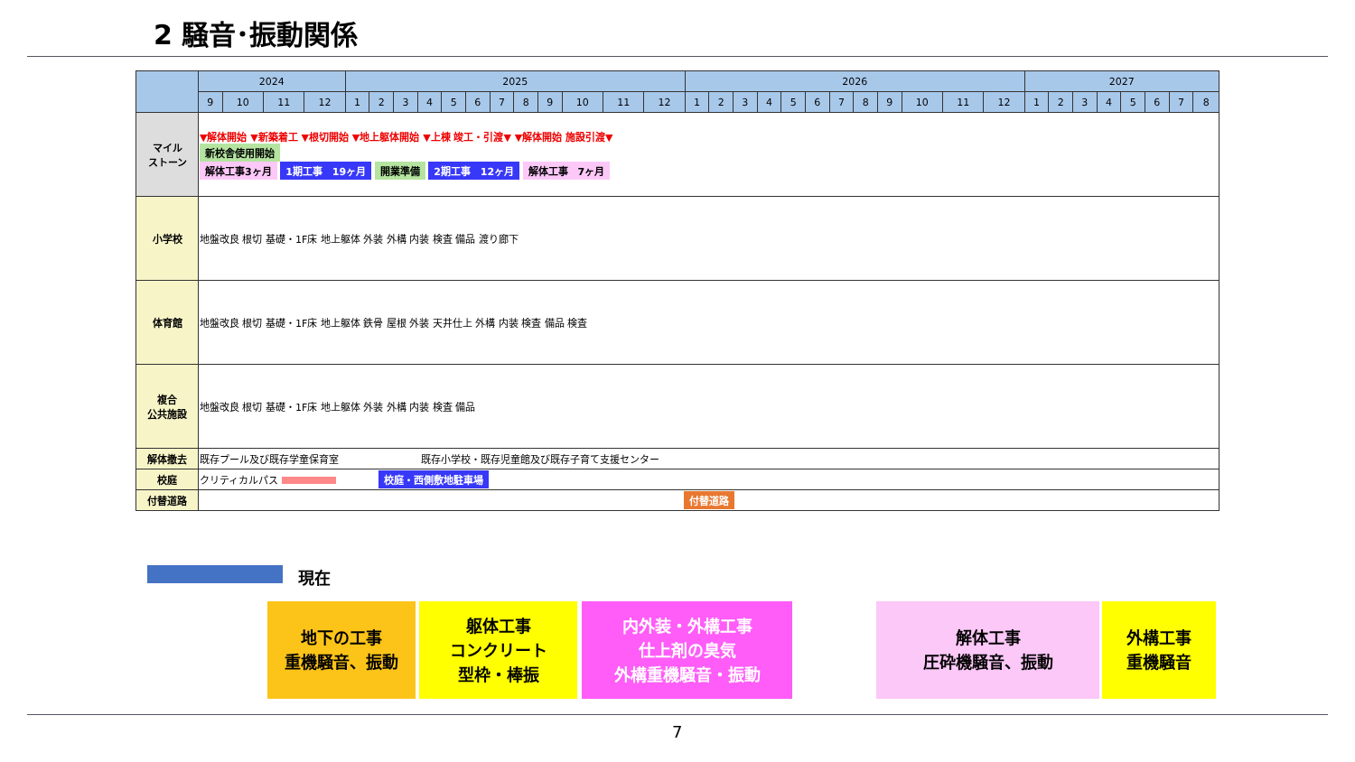2 騒音･振動関係
| | 2024 | | | | 2025 | | | | | | | | | | | | 2026 | | | | | | | | | | | | 2027 | | | | | | | |
| --- | --- | --- | --- | --- | --- | --- | --- | --- | --- | --- | --- | --- | --- | --- | --- | --- | --- | --- | --- | --- | --- | --- | --- | --- | --- | --- | --- | --- | --- | --- | --- | --- | --- | --- | --- | --- |
| | 9 | 10 | 11 | 12 | 1 | 2 | 3 | 4 | 5 | 6 | 7 | 8 | 9 | 10 | 11 | 12 | 1 | 2 | 3 | 4 | 5 | 6 | 7 | 8 | 9 | 10 | 11 | 12 | 1 | 2 | 3 | 4 | 5 | 6 | 7 | 8 |
| マイル ストーン | ▼解体開始 ▼新築着工 ▼根切開始 ▼地上躯体開始 ▼上棟 竣工・引渡▼ ▼解体開始 施設引渡▼ 新校舎使用開始 解体工事3ヶ月 1期工事 19ヶ月 開業準備 2期工事 12ヶ月 解体工事 7ヶ月 | | | | | | | | | | | | | | | | | | | | | | | | | | | | | | | | | | | |
| 小学校 | 地盤改良 根切 基礎・1F床 地上躯体 外装 外構 内装 検査 備品 渡り廊下 | | | | | | | | | | | | | | | | | | | | | | | | | | | | | | | | | | | |
| 体育館 | 地盤改良 根切 基礎・1F床 地上躯体 鉄骨 屋根 外装 天井仕上 外構 内装 検査 備品 検査 | | | | | | | | | | | | | | | | | | | | | | | | | | | | | | | | | | | |
| 複合 公共施設 | 地盤改良 根切 基礎・1F床 地上躯体 外装 外構 内装 検査 備品 | | | | | | | | | | | | | | | | | | | | | | | | | | | | | | | | | | | |
| 解体撤去 | 既存プール及び既存学童保育室 既存小学校・既存児童館及び既存子育て支援センター | | | | | | | | | | | | | | | | | | | | | | | | | | | | | | | | | | | |
| 校庭 | クリティカルパス 校庭・西側敷地駐車場 | | | | | | | | | | | | | | | | | | | | | | | | | | | | | | | | | | | |
| 付替道路 | 付替道路 | | | | | | | | | | | | | | | | | | | | | | | | | | | | | | | | | | | |
現在
地下の工事
重機騒音、振動
躯体工事
コンクリート
型枠・棒振
内外装・外構工事
仕上剤の臭気
外構重機騒音・振動
解体工事
圧砕機騒音、振動
外構工事
重機騒音
7